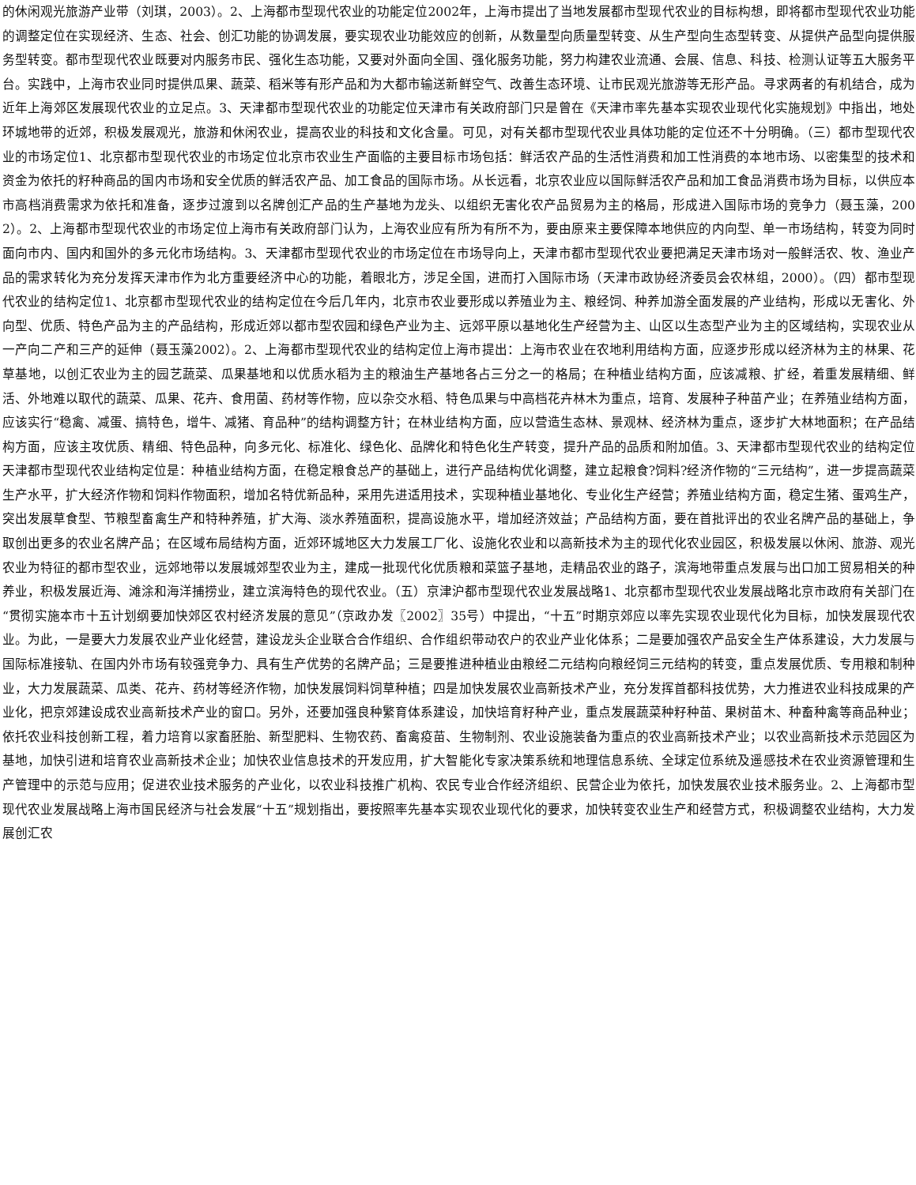的休闲观光旅游产业带（刘琪，2003）。2、上海都市型现代农业的功能定位2002年，上海市提出了当地发展都市型现代农业的目标构想，即将都市型现代农业功能的调整定位在实现经济、生态、社会、创汇功能的协调发展，要实现农业功能效应的创新，从数量型向质量型转变、从生产型向生态型转变、从提供产品型向提供服务型转变。都市型现代农业既要对内服务市民、强化生态功能，又要对外面向全国、强化服务功能，努力构建农业流通、会展、信息、科技、检测认证等五大服务平台。实践中，上海市农业同时提供瓜果、蔬菜、稻米等有形产品和为大都市输送新鲜空气、改善生态环境、让市民观光旅游等无形产品。寻求两者的有机结合，成为近年上海郊区发展现代农业的立足点。3、天津都市型现代农业的功能定位天津市有关政府部门只是曾在《天津市率先基本实现农业现代化实施规划》中指出，地处环城地带的近郊，积极发展观光，旅游和休闲农业，提高农业的科技和文化含量。可见，对有关都市型现代农业具体功能的定位还不十分明确。（三）都市型现代农业的市场定位1、北京都市型现代农业的市场定位北京市农业生产面临的主要目标市场包括：鲜活农产品的生活性消费和加工性消费的本地市场、以密集型的技术和资金为依托的籽种商品的国内市场和安全优质的鲜活农产品、加工食品的国际市场。从长远看，北京农业应以国际鲜活农产品和加工食品消费市场为目标，以供应本市高档消费需求为依托和准备，逐步过渡到以名牌创汇产品的生产基地为龙头、以组织无害化农产品贸易为主的格局，形成进入国际市场的竞争力（聂玉藻，2002）。2、上海都市型现代农业的市场定位上海市有关政府部门认为，上海农业应有所为有所不为，要由原来主要保障本地供应的内向型、单一市场结构，转变为同时面向市内、国内和国外的多元化市场结构。3、天津都市型现代农业的市场定位在市场导向上，天津市都市型现代农业要把满足天津市场对一般鲜活农、牧、渔业产品的需求转化为充分发挥天津市作为北方重要经济中心的功能，着眼北方，涉足全国，进而打入国际市场（天津市政协经济委员会农林组，2000）。（四）都市型现代农业的结构定位1、北京都市型现代农业的结构定位在今后几年内，北京市农业要形成以养殖业为主、粮经饲、种养加游全面发展的产业结构，形成以无害化、外向型、优质、特色产品为主的产品结构，形成近郊以都市型农园和绿色产业为主、远郊平原以基地化生产经营为主、山区以生态型产业为主的区域结构，实现农业从一产向二产和三产的延伸（聂玉藻2002）。2、上海都市型现代农业的结构定位上海市提出：上海市农业在农地利用结构方面，应逐步形成以经济林为主的林果、花草基地，以创汇农业为主的园艺蔬菜、瓜果基地和以优质水稻为主的粮油生产基地各占三分之一的格局；在种植业结构方面，应该减粮、扩经，着重发展精细、鲜活、外地难以取代的蔬菜、瓜果、花卉、食用菌、药材等作物，应以杂交水稻、特色瓜果与中高档花卉林木为重点，培育、发展种子种苗产业；在养殖业结构方面，应该实行“稳禽、减蛋、搞特色，增牛、减猪、育品种”的结构调整方针；在林业结构方面，应以营造生态林、景观林、经济林为重点，逐步扩大林地面积；在产品结构方面，应该主攻优质、精细、特色品种，向多元化、标准化、绿色化、品牌化和特色化生产转变，提升产品的品质和附加值。3、天津都市型现代农业的结构定位天津都市型现代农业结构定位是：种植业结构方面，在稳定粮食总产的基础上，进行产品结构优化调整，建立起粮食?饲料?经济作物的“三元结构”，进一步提高蔬菜生产水平，扩大经济作物和饲料作物面积，增加名特优新品种，采用先进适用技术，实现种植业基地化、专业化生产经营；养殖业结构方面，稳定生猪、蛋鸡生产，突出发展草食型、节粮型畜禽生产和特种养殖，扩大海、淡水养殖面积，提高设施水平，增加经济效益；产品结构方面，要在首批评出的农业名牌产品的基础上，争取创出更多的农业名牌产品；在区域布局结构方面，近郊环城地区大力发展工厂化、设施化农业和以高新技术为主的现代化农业园区，积极发展以休闲、旅游、观光农业为特征的都市型农业，远郊地带以发展城郊型农业为主，建成一批现代化优质粮和菜篮子基地，走精品农业的路子，滨海地带重点发展与出口加工贸易相关的种养业，积极发展近海、滩涂和海洋捕捞业，建立滨海特色的现代农业。（五）京津沪都市型现代农业发展战略1、北京都市型现代农业发展战略北京市政府有关部门在“贯彻实施本市十五计划纲要加快郊区农村经济发展的意见”（京政办发〖2002〗35号）中提出，“十五”时期京郊应以率先实现农业现代化为目标，加快发展现代农业。为此，一是要大力发展农业产业化经营，建设龙头企业联合合作组织、合作组织带动农户的农业产业化体系；二是要加强农产品安全生产体系建设，大力发展与国际标准接轨、在国内外市场有较强竞争力、具有生产优势的名牌产品；三是要推进种植业由粮经二元结构向粮经饲三元结构的转变，重点发展优质、专用粮和制种业，大力发展蔬菜、瓜类、花卉、药材等经济作物，加快发展饲料饲草种植；四是加快发展农业高新技术产业，充分发挥首都科技优势，大力推进农业科技成果的产业化，把京郊建设成农业高新技术产业的窗口。另外，还要加强良种繁育体系建设，加快培育籽种产业，重点发展蔬菜种籽种苗、果树苗木、种畜种禽等商品种业；依托农业科技创新工程，着力培育以家畜胚胎、新型肥料、生物农药、畜禽疫苗、生物制剂、农业设施装备为重点的农业高新技术产业；以农业高新技术示范园区为基地，加快引进和培育农业高新技术企业；加快农业信息技术的开发应用，扩大智能化专家决策系统和地理信息系统、全球定位系统及遥感技术在农业资源管理和生产管理中的示范与应用；促进农业技术服务的产业化，以农业科技推广机构、农民专业合作经济组织、民营企业为依托，加快发展农业技术服务业。2、上海都市型现代农业发展战略上海市国民经济与社会发展“十五”规划指出，要按照率先基本实现农业现代化的要求，加快转变农业生产和经营方式，积极调整农业结构，大力发展创汇农